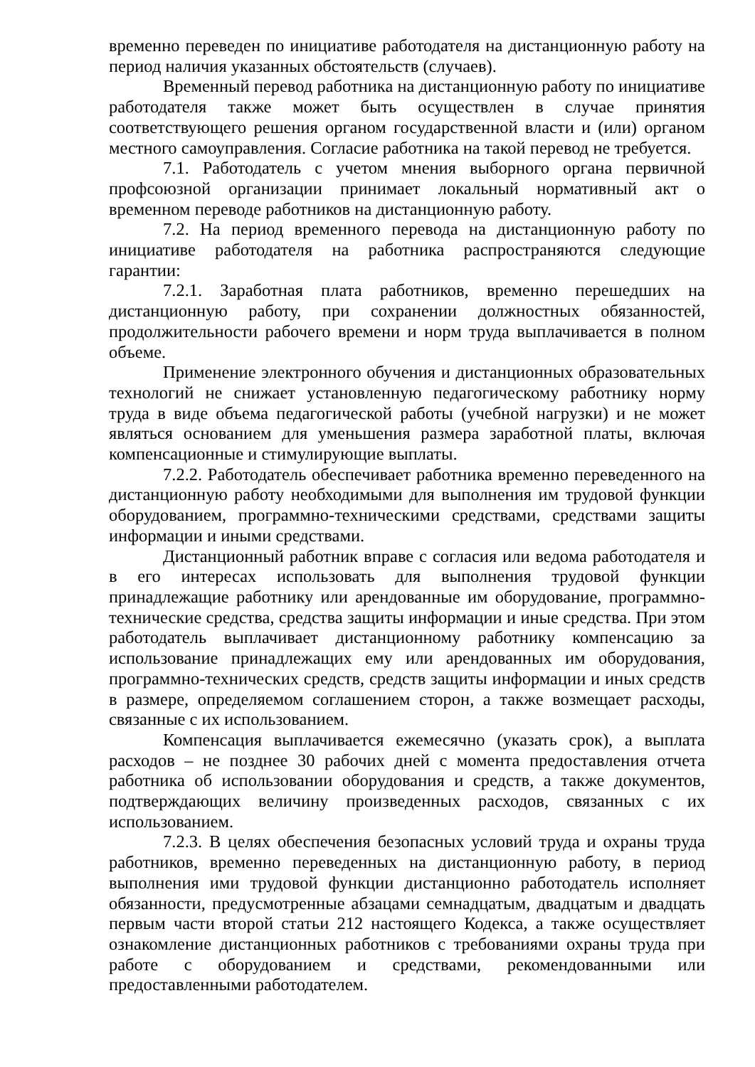временно переведен по инициативе работодателя на дистанционную работу на период наличия указанных обстоятельств (случаев).
Временный перевод работника на дистанционную работу по инициативе работодателя также может быть осуществлен в случае принятия соответствующего решения органом государственной власти и (или) органом местного самоуправления. Согласие работника на такой перевод не требуется.
7.1. Работодатель с учетом мнения выборного органа первичной профсоюзной организации принимает локальный нормативный акт о временном переводе работников на дистанционную работу.
7.2. На период временного перевода на дистанционную работу по инициативе работодателя на работника распространяются следующие гарантии:
7.2.1. Заработная плата работников, временно перешедших на дистанционную работу, при сохранении должностных обязанностей, продолжительности рабочего времени и норм труда выплачивается в полном объеме.
Применение электронного обучения и дистанционных образовательных технологий не снижает установленную педагогическому работнику норму труда в виде объема педагогической работы (учебной нагрузки) и не может являться основанием для уменьшения размера заработной платы, включая компенсационные и стимулирующие выплаты.
7.2.2. Работодатель обеспечивает работника временно переведенного на дистанционную работу необходимыми для выполнения им трудовой функции оборудованием, программно-техническими средствами, средствами защиты информации и иными средствами.
Дистанционный работник вправе с согласия или ведома работодателя и в его интересах использовать для выполнения трудовой функции принадлежащие работнику или арендованные им оборудование, программно-технические средства, средства защиты информации и иные средства. При этом работодатель выплачивает дистанционному работнику компенсацию за использование принадлежащих ему или арендованных им оборудования, программно-технических средств, средств защиты информации и иных средств в размере, определяемом соглашением сторон, а также возмещает расходы, связанные с их использованием.
Компенсация выплачивается ежемесячно (указать срок), а выплата расходов – не позднее 30 рабочих дней с момента предоставления отчета работника об использовании оборудования и средств, а также документов, подтверждающих величину произведенных расходов, связанных с их использованием.
7.2.3. В целях обеспечения безопасных условий труда и охраны труда работников, временно переведенных на дистанционную работу, в период выполнения ими трудовой функции дистанционно работодатель исполняет обязанности, предусмотренные абзацами семнадцатым, двадцатым и двадцать первым части второй статьи 212 настоящего Кодекса, а также осуществляет ознакомление дистанционных работников с требованиями охраны труда при работе с оборудованием и средствами, рекомендованными или предоставленными работодателем.